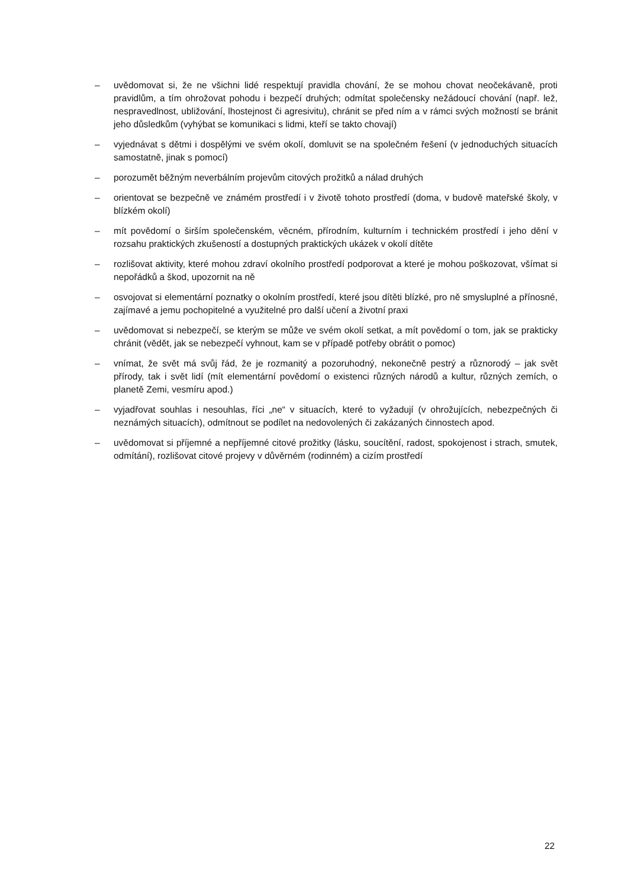– uvědomovat si, že ne všichni lidé respektují pravidla chování, že se mohou chovat neočekávaně, proti pravidlům, a tím ohrožovat pohodu i bezpečí druhých; odmítat společensky nežádoucí chování (např. lež, nespravedlnost, ubližování, lhostejnost či agresivitu), chránit se před ním a v rámci svých možností se bránit jeho důsledkům (vyhýbat se komunikaci s lidmi, kteří se takto chovají)
– vyjednávat s dětmi i dospělými ve svém okolí, domluvit se na společném řešení (v jednoduchých situacích samostatně, jinak s pomocí)
– porozumět běžným neverbálním projevům citových prožitků a nálad druhých
– orientovat se bezpečně ve známém prostředí i v životě tohoto prostředí (doma, v budově mateřské školy, v blízkém okolí)
– mít povědomí o širším společenském, věcném, přírodním, kulturním i technickém prostředí i jeho dění v rozsahu praktických zkušeností a dostupných praktických ukázek v okolí dítěte
– rozlišovat aktivity, které mohou zdraví okolního prostředí podporovat a které je mohou poškozovat, všímat si nepořádků a škod, upozornit na ně
– osvojovat si elementární poznatky o okolním prostředí, které jsou dítěti blízké, pro ně smysluplné a přínosné, zajímavé a jemu pochopitelné a využitelné pro další učení a životní praxi
– uvědomovat si nebezpečí, se kterým se může ve svém okolí setkat, a mít povědomí o tom, jak se prakticky chránit (vědět, jak se nebezpečí vyhnout, kam se v případě potřeby obrátit o pomoc)
– vnímat, že svět má svůj řád, že je rozmanitý a pozoruhodný, nekonečně pestrý a různorodý – jak svět přírody, tak i svět lidí (mít elementární povědomí o existenci různých národů a kultur, různých zemích, o planetě Zemi, vesmíru apod.)
– vyjadřovat souhlas i nesouhlas, říci „ne“ v situacích, které to vyžadují (v ohrožujících, nebezpečných či neznámých situacích), odmítnout se podílet na nedovolených či zakázaných činnostech apod.
– uvědomovat si příjemné a nepříjemné citové prožitky (lásku, soucítění, radost, spokojenost i strach, smutek, odmítání), rozlišovat citové projevy v důvěrném (rodinném) a cizím prostředí
22